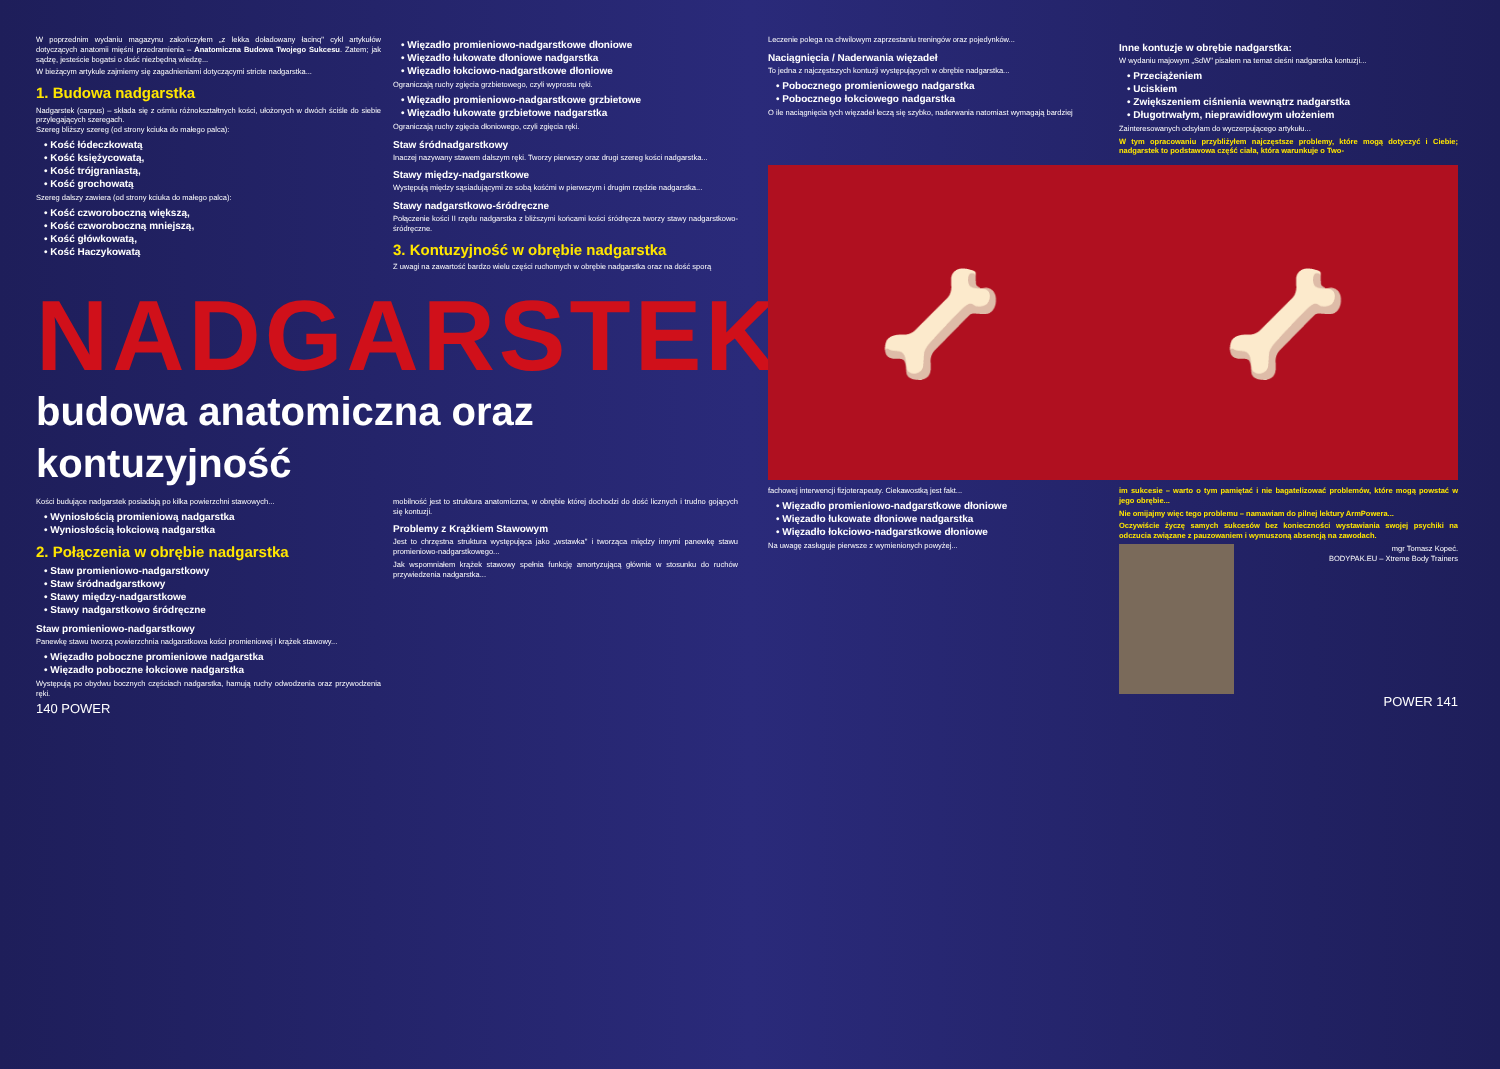W poprzednim wydaniu magazynu zakończyłem „z lekka doładowany łacinq" cykl artykułów dotyczących anatomii mięśni przedramienia – Anatomiczna Budowa Twojego Sukcesu. Zatem; jak sądzę, jesteście bogatsi o dość niezbędną wiedzę...
W bieżącym artykule zajmiemy się zagadnieniami dotyczącymi stricte nadgarstka...
1. Budowa nadgarstka
Nadgarstek (carpus) – składa się z ośmiu różnokształtnych kości, ułożonych w dwóch ściśle do siebie przylegających szeregach.
Szereg bliższy szereg (od strony kciuka do małego palca):
• Kość łódeczkowatą
• Kość księżycowatą,
• Kość trójgraniastą,
• Kość grochowatą
Szereg dalszy zawiera (od strony kciuka do małego palca):
• Kość czworoboczną większą,
• Kość czworoboczną mniejszą,
• Kość główkowatą,
• Kość Haczykowatą
• Więzadło promieniowo-nadgarstkowe dłoniowe
• Więzadło łukowate dłoniowe nadgarstka
• Więzadło łokciowo-nadgarstkowe dłoniowe
Ograniczają ruchy zgięcia grzbietowego, czyli wyprostu ręki.
• Więzadło promieniowo-nadgarstkowe grzbietowe
• Więzadło łukowate grzbietowe nadgarstka
Ograniczają ruchy zgięcia dłoniowego, czyli zgięcia ręki.
Staw śródnadgarstkowy
Inaczej nazywany stawem dalszym ręki. Tworzy pierwszy oraz drugi szereg kości nadgarstka...
Stawy między-nadgarstkowe
Występują między sąsiadującymi ze sobą kośćmi w pierwszym i drugim rzędzie nadgarstka...
Stawy nadgarstkowo-śródręczne
Połączenie kości II rzędu nadgarstka z bliższymi końcami kości śródręcza tworzy stawy nadgarstkowo-śródręczne.
3. Kontuzyjność w obrębie nadgarstka
Z uwagi na zawartość bardzo wielu części ruchomych w obrębie nadgarstka oraz na dość sporą
NADGARSTEK
budowa anatomiczna oraz kontuzyjność
Kości budujące nadgarstek posiadają po kilka powierzchni stawowych...
• Wyniosłością promieniową nadgarstka
• Wyniosłością łokciową nadgarstka
2. Połączenia w obrębie nadgarstka
• Staw promieniowo-nadgarstkowy
• Staw śródnadgarstkowy
• Stawy między-nadgarstkowe
• Stawy nadgarstkowo śródręczne
Staw promieniowo-nadgarstkowy
Panewkę stawu tworzą powierzchnia nadgarstkowa kości promieniowej i krążek stawowy...
• Więzadło poboczne promieniowe nadgarstka
• Więzadło poboczne łokciowe nadgarstka
Występują po obydwu bocznych częściach nadgarstka, hamują ruchy odwodzenia oraz przywodzenia ręki.
140 POWER
mobilność jest to struktura anatomiczna, w obrębie której dochodzi do dość licznych i trudno gojących się kontuzji.
Problemy z Krążkiem Stawowym
Jest to chrzęstna struktura występująca jako „wstawka" i tworząca między innymi panewkę stawu promieniowo-nadgarstkowego...
Jak wspomniałem krążek stawowy spełnia funkcję amortyzującą głównie w stosunku do ruchów przywiedzenia nadgarstka...
Leczenie polega na chwilowym zaprzestaniu treningów oraz pojedynków...
Naciągnięcia / Naderwania więzadeł
To jedna z najczęstszych kontuzji występujących w obrębie nadgarstka...
• Pobocznego promieniowego nadgarstka
• Pobocznego łokciowego nadgarstka
O ile naciągnięcia tych więzadeł leczą się szybko, naderwania natomiast wymagają bardziej
Inne kontuzje w obrębie nadgarstka:
W wydaniu majowym „SdW" pisałem na temat cieśni nadgarstka kontuzji...
• Przeciążeniem
• Uciskiem
• Zwiększeniem ciśnienia wewnątrz nadgarstka
• Długotrwałym, nieprawidłowym ułożeniem
Zainteresowanych odsyłam do wyczerpującego artykułu...
W tym opracowaniu przybliżyłem najczęstsze problemy, które mogą dotyczyć i Ciebie; nadgarstek to podstawowa część ciała, która warunkuje o Two-
🦴 🦴
fachowej interwencji fizjoterapeuty. Ciekawostką jest fakt...
• Więzadło promieniowo-nadgarstkowe dłoniowe
• Więzadło łukowate dłoniowe nadgarstka
• Więzadło łokciowo-nadgarstkowe dłoniowe
Na uwagę zasługuje pierwsze z wymienionych powyżej...
im sukcesie – warto o tym pamiętać i nie bagatelizować problemów, które mogą powstać w jego obrębie...
Nie omijajmy więc tego problemu – namawiam do pilnej lektury ArmPowera...
Oczywiście życzę samych sukcesów bez konieczności wystawiania swojej psychiki na odczucia związane z pauzowaniem i wymuszoną absencją na zawodach.
mgr Tomasz Kopeć.
BODYPAK.EU – Xtreme Body Trainers
POWER 141